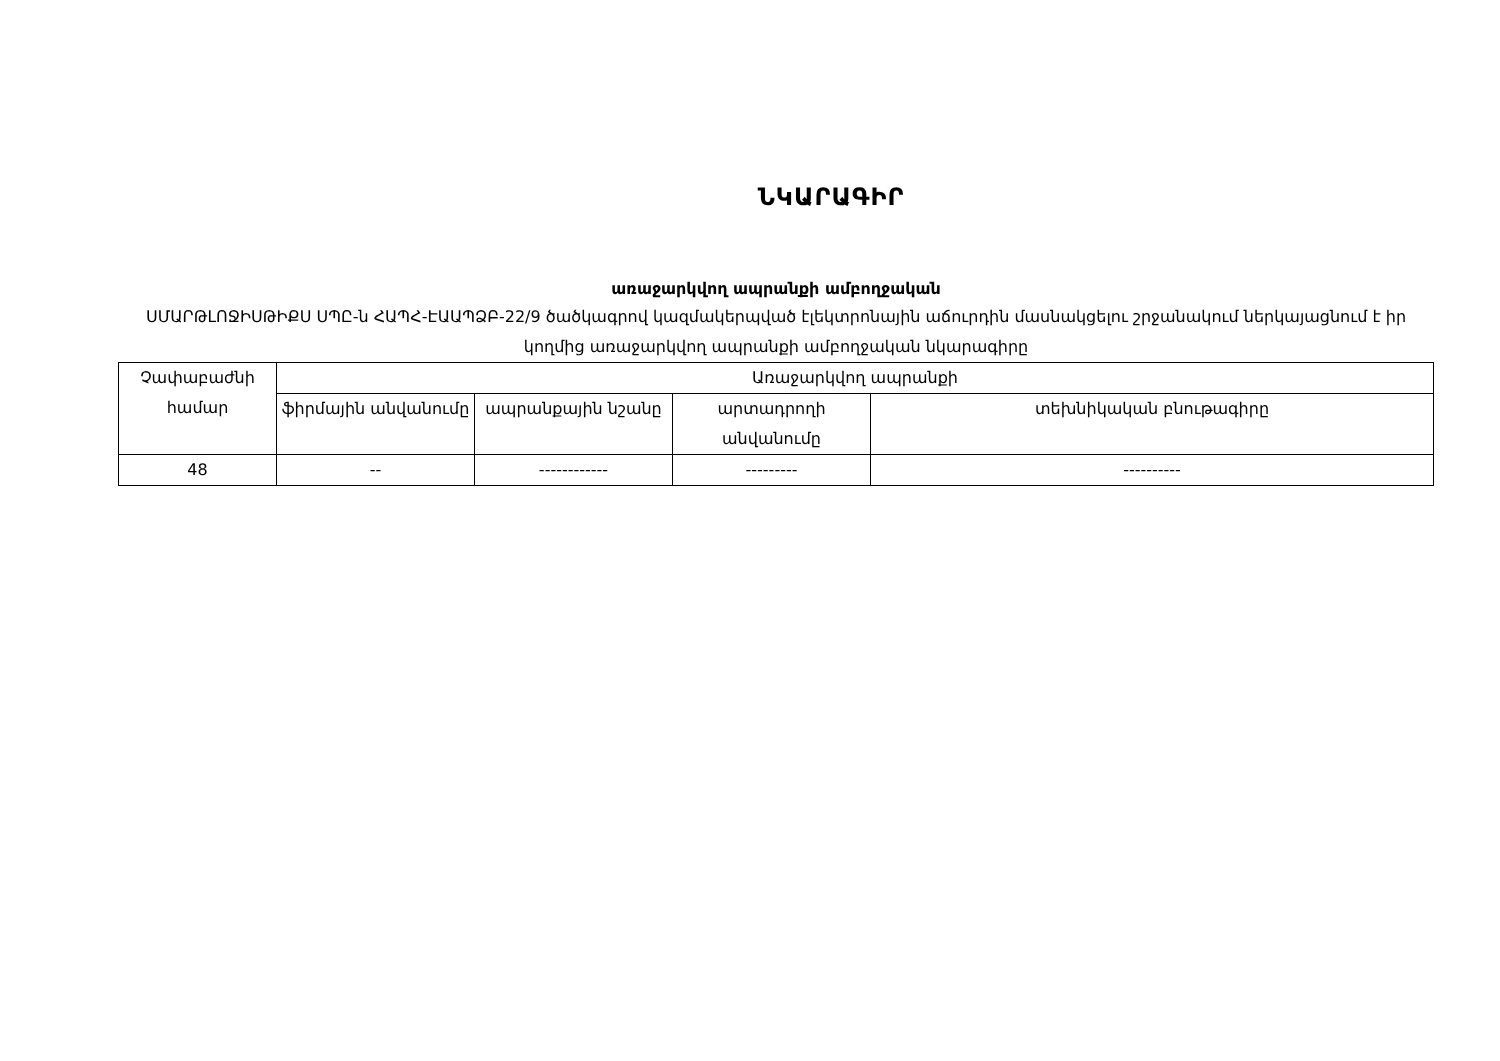ՆԿԱՐԱԳԻՐ
առաջարկվող ապրանքի ամբողջական
ՍՄԱՐԹԼՈՋԻՍԹԻՔՍ ՍՊԸ-ն ՀԱՊՀ-ԷԱԱՊՁԲ-22/9 ծածկագրով կազմակերպված էլեկտրոնային աճուրդին մասնակցելու շրջանակում ներկայացնում է իր կողմից առաջարկվող ապրանքի ամբողջական նկարագիրը
| Չափաբաժնի համար | Առաջարկվող ապրանքի | | | |
| --- | --- | --- | --- | --- |
| | ֆիրմային անվանումը | ապրանքային նշանը | արտադրողի անվանումը | տեխնիկական բնութագիրը |
| 48 | -- | ------------ | --------- | ---------- |